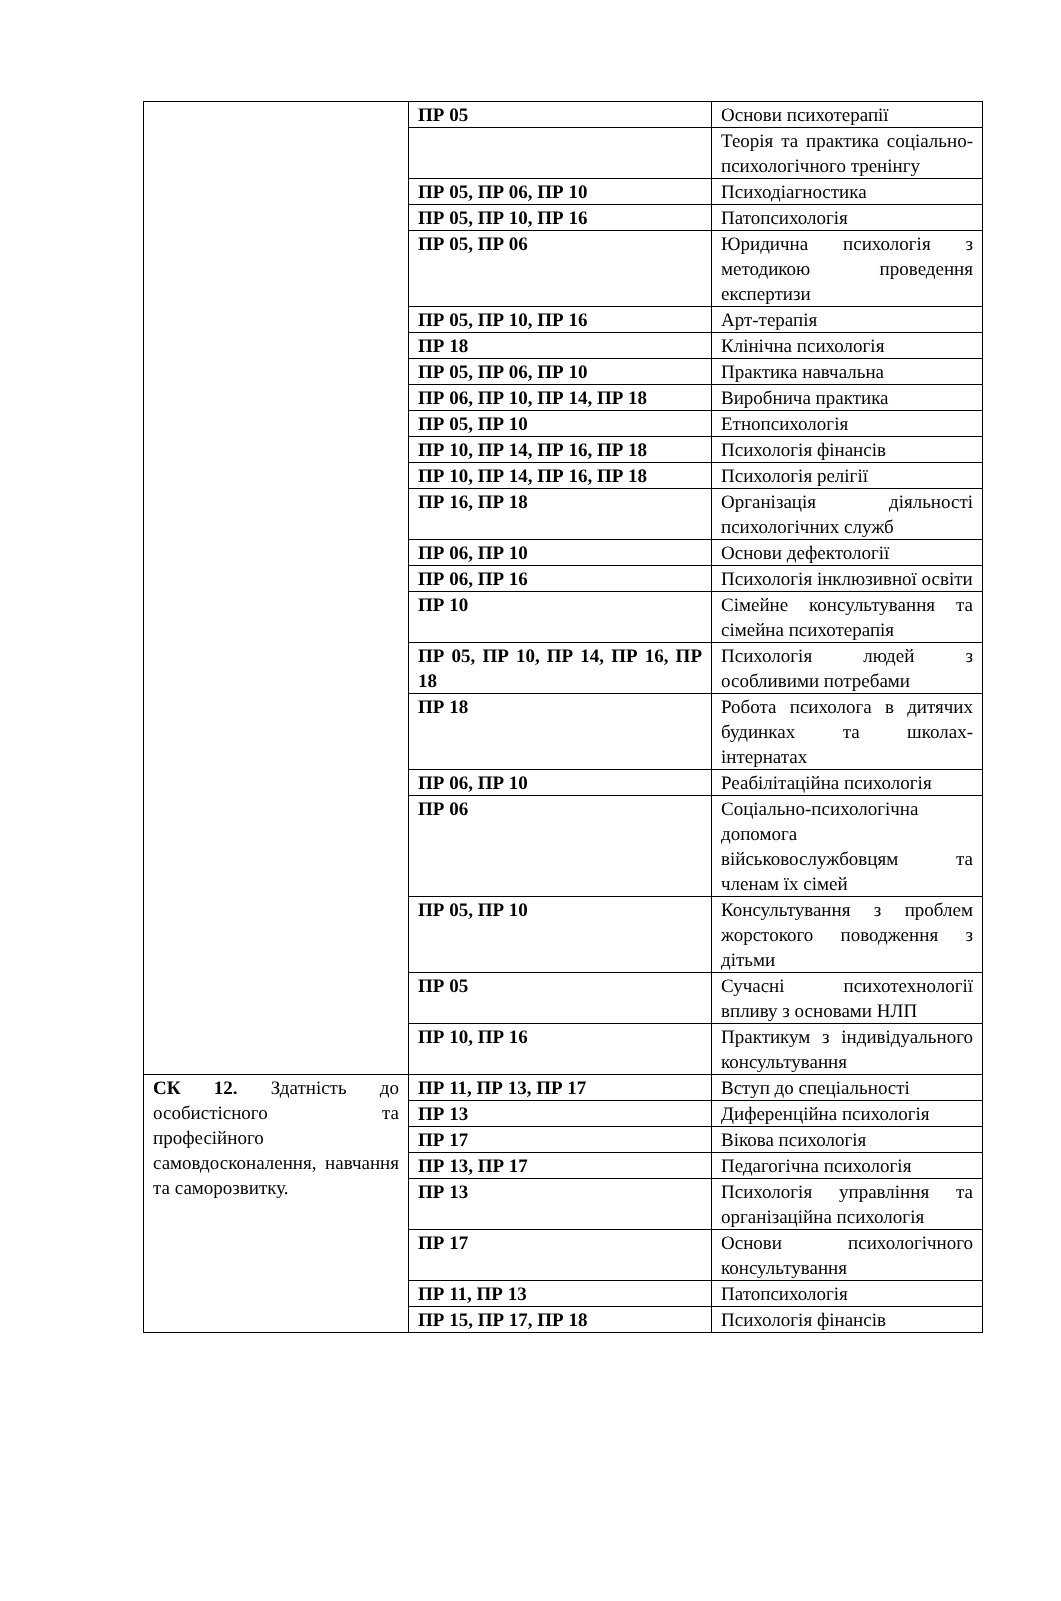| | ПР 05 | Основи психотерапії |
| | | Теорія та практика соціально-психологічного тренінгу |
| | ПР 05, ПР 06, ПР 10 | Психодіагностика |
| | ПР 05, ПР 10, ПР 16 | Патопсихологія |
| | ПР 05, ПР 06 | Юридична психологія з методикою проведення експертизи |
| | ПР 05, ПР 10, ПР 16 | Арт-терапія |
| | ПР 18 | Клінічна психологія |
| | ПР 05, ПР 06, ПР 10 | Практика навчальна |
| | ПР 06, ПР 10, ПР 14, ПР 18 | Виробнича практика |
| | ПР 05, ПР 10 | Етнопсихологія |
| | ПР 10, ПР 14, ПР 16, ПР 18 | Психологія фінансів |
| | ПР 10, ПР 14, ПР 16, ПР 18 | Психологія релігії |
| | ПР 16, ПР 18 | Організація діяльності психологічних служб |
| | ПР 06, ПР 10 | Основи дефектології |
| | ПР 06, ПР 16 | Психологія інклюзивної освіти |
| | ПР 10 | Сімейне консультування та сімейна психотерапія |
| | ПР 05, ПР 10, ПР 14, ПР 16, ПР 18 | Психологія людей з особливими потребами |
| | ПР 18 | Робота психолога в дитячих будинках та школах-інтернатах |
| | ПР 06, ПР 10 | Реабілітаційна психологія |
| | ПР 06 | Соціально-психологічна допомога військовослужбовцям та членам їх сімей |
| | ПР 05, ПР 10 | Консультування з проблем жорстокого поводження з дітьми |
| | ПР 05 | Сучасні психотехнології впливу з основами НЛП |
| | ПР 10, ПР 16 | Практикум з індивідуального консультування |
| СК 12. Здатність до особистісного та професійного самовдосконалення, навчання та саморозвитку. | ПР 11, ПР 13, ПР 17 | Вступ до спеціальності |
| | ПР 13 | Диференційна психологія |
| | ПР 17 | Вікова психологія |
| | ПР 13, ПР 17 | Педагогічна психологія |
| | ПР 13 | Психологія управління та організаційна психологія |
| | ПР 17 | Основи психологічного консультування |
| | ПР 11, ПР 13 | Патопсихологія |
| | ПР 15, ПР 17, ПР 18 | Психологія фінансів |